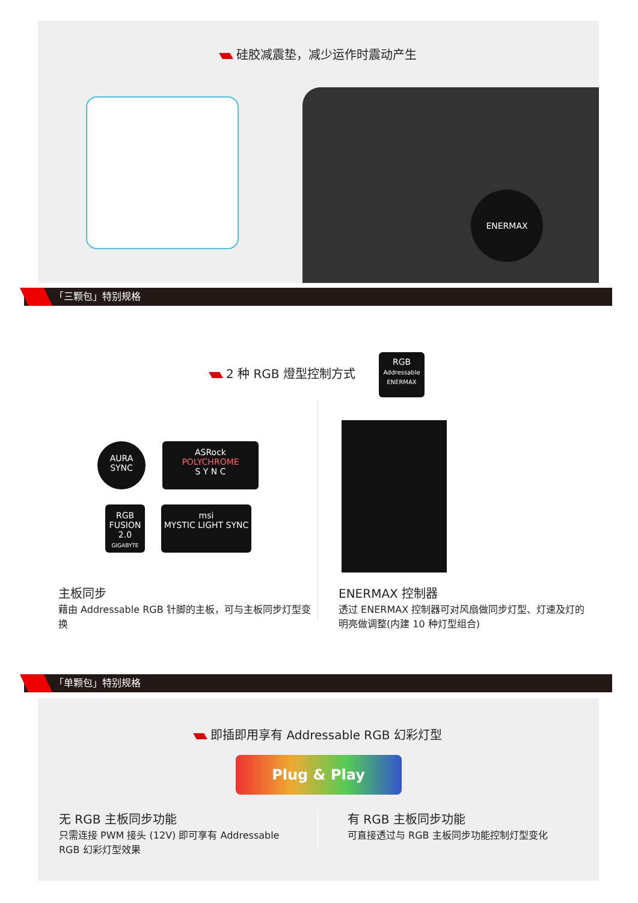硅胶减震垫，减少运作时震动产生
ENERMAX
「三颗包」特别规格
2 种 RGB 燈型控制方式
RGB
Addressable
ENERMAX
AURA
SYNC
ASRock
POLYCHROME
S Y N C
RGB
FUSION 2.0
GIGABYTE
msi
MYSTIC LIGHT SYNC
主板同步
藉由 Addressable RGB 针脚的主板，可与主板同步灯型变换
ENERMAX 控制器
透过 ENERMAX 控制器可对风扇做同步灯型、灯速及灯的明亮做调整(内建 10 种灯型组合)
「单颗包」特别规格
即插即用享有 Addressable RGB 幻彩灯型
Plug & Play
无 RGB 主板同步功能
只需连接 PWM 接头 (12V) 即可享有 Addressable RGB 幻彩灯型效果
有 RGB 主板同步功能
可直接透过与 RGB 主板同步功能控制灯型变化